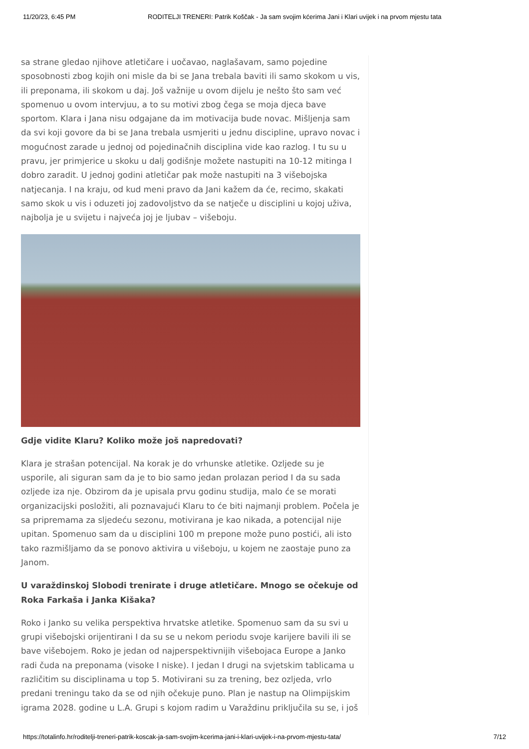11/20/23, 6:45 PM RODITELJI TRENERI: Patrik Koščak - Ja sam svojim kćerima Jani i Klari uvijek i na prvom mjestu tata
sa strane gledao njihove atletičare i uočavao, naglašavam, samo pojedine sposobnosti zbog kojih oni misle da bi se Jana trebala baviti ili samo skokom u vis, ili preponama, ili skokom u daj. Još važnije u ovom dijelu je nešto što sam već spomenuo u ovom intervjuu, a to su motivi zbog čega se moja djeca bave sportom. Klara i Jana nisu odgajane da im motivacija bude novac. Mišljenja sam da svi koji govore da bi se Jana trebala usmjeriti u jednu discipline, upravo novac i mogućnost zarade u jednoj od pojedinačnih disciplina vide kao razlog. I tu su u pravu, jer primjerice u skoku u dalj godišnje možete nastupiti na 10-12 mitinga I dobro zaradit. U jednoj godini atletičar pak može nastupiti na 3 višebojska natjecanja. I na kraju, od kud meni pravo da Jani kažem da će, recimo, skakati samo skok u vis i oduzeti joj zadovoljstvo da se natječe u disciplini u kojoj uživa, najbolja je u svijetu i najveća joj je ljubav – višeboju.
Gdje vidite Klaru? Koliko može još napredovati?
Klara je strašan potencijal. Na korak je do vrhunske atletike. Ozljede su je usporile, ali siguran sam da je to bio samo jedan prolazan period I da su sada ozljede iza nje. Obzirom da je upisala prvu godinu studija, malo će se morati organizacijski posložiti, ali poznavajući Klaru to će biti najmanji problem. Počela je sa pripremama za sljedeću sezonu, motivirana je kao nikada, a potencijal nije upitan. Spomenuo sam da u disciplini 100 m prepone može puno postići, ali isto tako razmišljamo da se ponovo aktivira u višeboju, u kojem ne zaostaje puno za Janom.
U varaždinskoj Slobodi trenirate i druge atletičare. Mnogo se očekuje od Roka Farkaša i Janka Kišaka?
Roko i Janko su velika perspektiva hrvatske atletike. Spomenuo sam da su svi u grupi višebojski orijentirani I da su se u nekom periodu svoje karijere bavili ili se bave višebojem. Roko je jedan od najperspektivnijih višebojaca Europe a Janko radi čuda na preponama (visoke I niske). I jedan I drugi na svjetskim tablicama u različitim su disciplinama u top 5. Motivirani su za trening, bez ozljeda, vrlo predani treningu tako da se od njih očekuje puno. Plan je nastup na Olimpijskim igrama 2028. godine u L.A. Grupi s kojom radim u Varaždinu priključila su se, i još
https://totalinfo.hr/roditelji-treneri-patrik-koscak-ja-sam-svojim-kcerima-jani-i-klari-uvijek-i-na-prvom-mjestu-tata/ 7/12